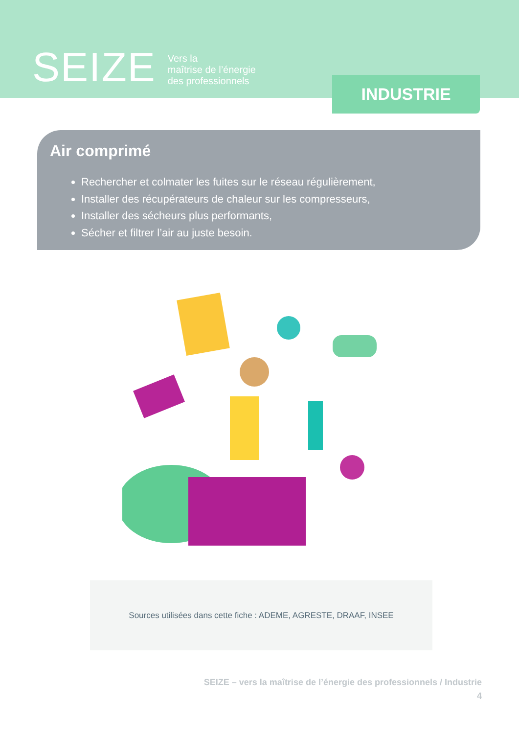SEIZE
Vers la
maîtrise de l’énergie
des professionnels
INDUSTRIE
Air comprimé
Rechercher et colmater les fuites sur le réseau régulièrement,
Installer des récupérateurs de chaleur sur les compresseurs,
Installer des sécheurs plus performants,
Sécher et filtrer l’air au juste besoin.
Sources utilisées dans cette fiche : ADEME, AGRESTE, DRAAF, INSEE
SEIZE – vers la maîtrise de l’énergie des professionnels / Industrie
4